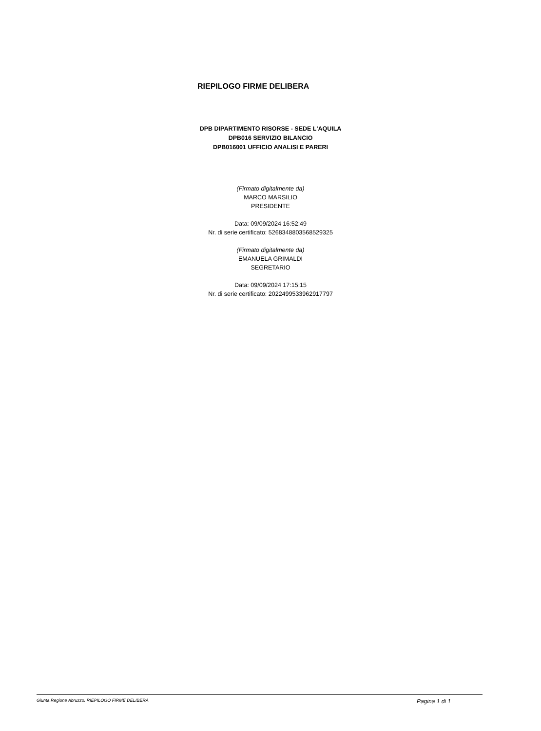RIEPILOGO FIRME DELIBERA
DPB DIPARTIMENTO RISORSE - SEDE L'AQUILA
DPB016 SERVIZIO BILANCIO
DPB016001 UFFICIO ANALISI E PARERI
(Firmato digitalmente da)
MARCO MARSILIO
PRESIDENTE
Data: 09/09/2024 16:52:49
Nr. di serie certificato: 5268348803568529325
(Firmato digitalmente da)
EMANUELA GRIMALDI
SEGRETARIO
Data: 09/09/2024 17:15:15
Nr. di serie certificato: 2022499533962917797
Giunta Regione Abruzzo. RIEPILOGO FIRME DELIBERA Pagina 1 di 1